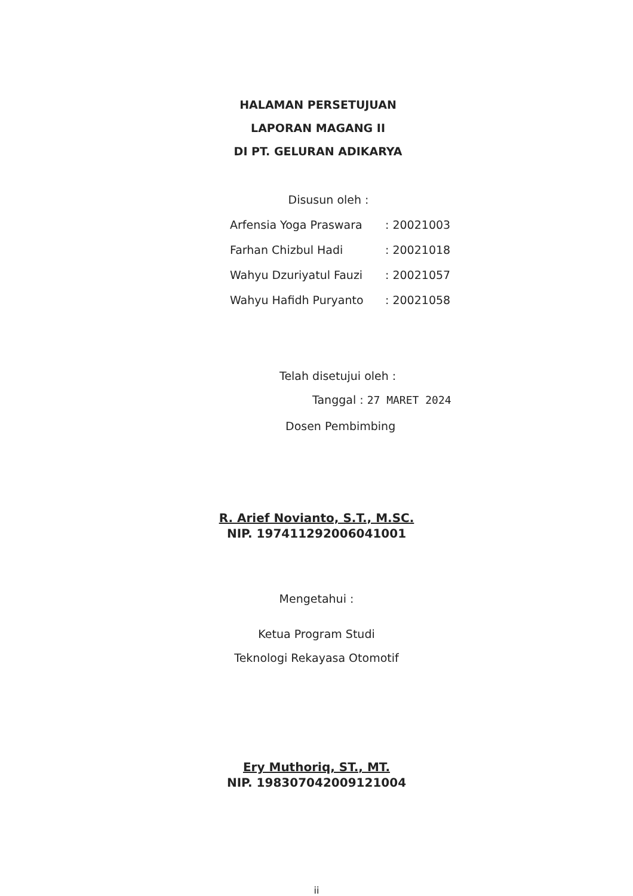HALAMAN PERSETUJUAN
LAPORAN MAGANG II
DI PT. GELURAN ADIKARYA
Disusun oleh :
| Arfensia Yoga Praswara | : 20021003 |
| Farhan Chizbul Hadi | : 20021018 |
| Wahyu Dzuriyatul Fauzi | : 20021057 |
| Wahyu Hafidh Puryanto | : 20021058 |
Telah disetujui oleh :
Tanggal : 27 MARET 2024
Dosen Pembimbing
R. Arief Novianto, S.T., M.SC.
NIP. 197411292006041001
Mengetahui :
Ketua Program Studi
Teknologi Rekayasa Otomotif
Ery Muthoriq, ST., MT.
NIP. 198307042009121004
ii